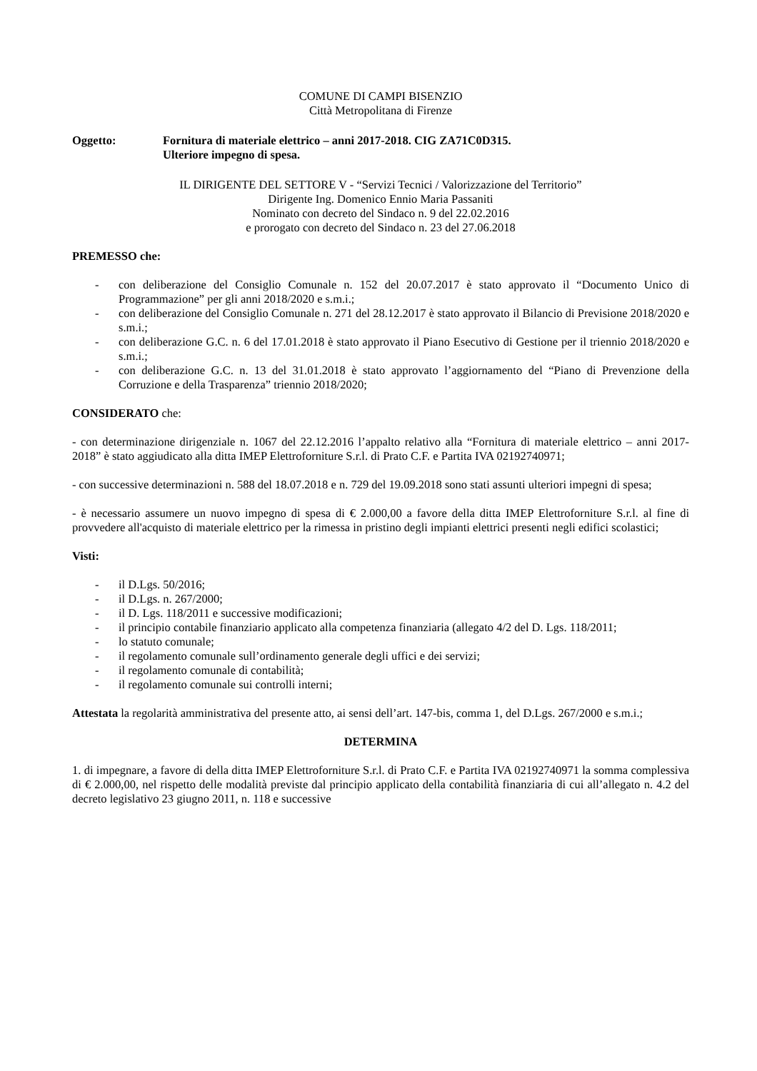COMUNE DI CAMPI BISENZIO
Città Metropolitana di Firenze
Oggetto: Fornitura di materiale elettrico – anni 2017-2018. CIG ZA71C0D315.
Ulteriore impegno di spesa.
IL DIRIGENTE DEL SETTORE V - “Servizi Tecnici / Valorizzazione del Territorio”
Dirigente Ing. Domenico Ennio Maria Passaniti
Nominato con decreto del Sindaco n. 9 del 22.02.2016
e prorogato con decreto del Sindaco n. 23 del 27.06.2018
PREMESSO che:
- con deliberazione del Consiglio Comunale n. 152 del 20.07.2017 è stato approvato il “Documento Unico di Programmazione” per gli anni 2018/2020 e s.m.i.;
- con deliberazione del Consiglio Comunale n. 271 del 28.12.2017 è stato approvato il Bilancio di Previsione 2018/2020 e s.m.i.;
- con deliberazione G.C. n. 6 del 17.01.2018 è stato approvato il Piano Esecutivo di Gestione per il triennio 2018/2020 e s.m.i.;
- con deliberazione G.C. n. 13 del 31.01.2018 è stato approvato l’aggiornamento del “Piano di Prevenzione della Corruzione e della Trasparenza” triennio 2018/2020;
CONSIDERATO che:
- con determinazione dirigenziale n. 1067 del 22.12.2016 l’appalto relativo alla “Fornitura di materiale elettrico – anni 2017-2018” è stato aggiudicato alla ditta IMEP Elettroforniture S.r.l. di Prato C.F. e Partita IVA 02192740971;
- con successive determinazioni n. 588 del 18.07.2018 e n. 729 del 19.09.2018 sono stati assunti ulteriori impegni di spesa;
- è necessario assumere un nuovo impegno di spesa di € 2.000,00 a favore della ditta IMEP Elettroforniture S.r.l. al fine di provvedere all'acquisto di materiale elettrico per la rimessa in pristino degli impianti elettrici presenti negli edifici scolastici;
Visti:
- il D.Lgs. 50/2016;
- il D.Lgs. n. 267/2000;
- il D. Lgs. 118/2011 e successive modificazioni;
- il principio contabile finanziario applicato alla competenza finanziaria (allegato 4/2 del D. Lgs. 118/2011;
- lo statuto comunale;
- il regolamento comunale sull’ordinamento generale degli uffici e dei servizi;
- il regolamento comunale di contabilità;
- il regolamento comunale sui controlli interni;
Attestata la regolarità amministrativa del presente atto, ai sensi dell’art. 147-bis, comma 1, del D.Lgs. 267/2000 e s.m.i.;
DETERMINA
1. di impegnare, a favore di della ditta IMEP Elettroforniture S.r.l. di Prato C.F. e Partita IVA 02192740971 la somma complessiva di € 2.000,00, nel rispetto delle modalità previste dal principio applicato della contabilità finanziaria di cui all’allegato n. 4.2 del decreto legislativo 23 giugno 2011, n. 118 e successive